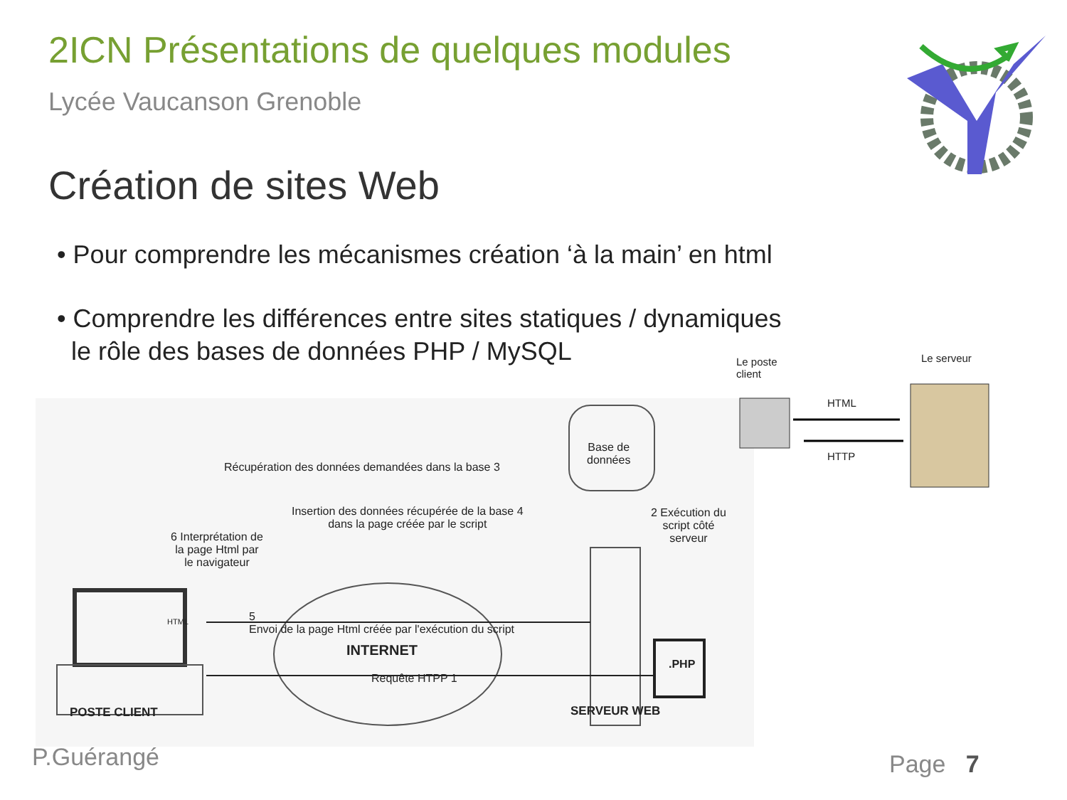2ICN Présentations de quelques modules
Lycée Vaucanson Grenoble
Création de sites Web
• Pour comprendre les mécanismes création ‘à la main’ en html
• Comprendre les différences entre sites statiques / dynamiques
le rôle des bases de données PHP / MySQL
Récupération des données demandées dans la base 3
Base de
données
Insertion des données récupérée de la base 4
dans la page créée par le script
2 Exécution du
script côté
serveur
6 Interprétation de
la page Html par
le navigateur
HTML
5
Envoi de la page Html créée par l'exécution du script
INTERNET
.PHP
Requête HTPP 1
POSTE CLIENT SERVEUR WEB
Le poste
client
Le serveur
HTML
HTTP
P.Guérangé Page 7